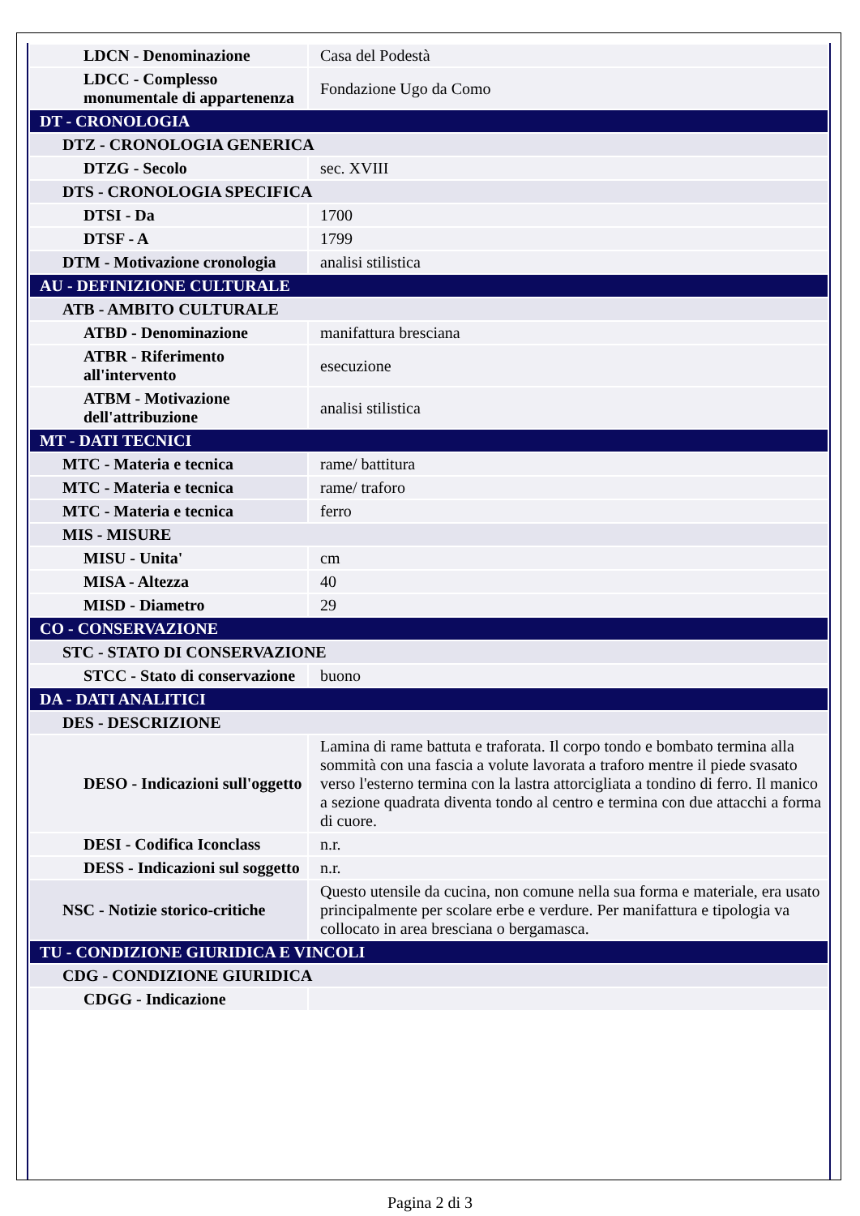| LDCN - Denominazione | Casa del Podestà |
| LDCC - Complesso monumentale di appartenenza | Fondazione Ugo da Como |
| DT - CRONOLOGIA | |
| DTZ - CRONOLOGIA GENERICA | |
| DTZG - Secolo | sec. XVIII |
| DTS - CRONOLOGIA SPECIFICA | |
| DTSI - Da | 1700 |
| DTSF - A | 1799 |
| DTM - Motivazione cronologia | analisi stilistica |
| AU - DEFINIZIONE CULTURALE | |
| ATB - AMBITO CULTURALE | |
| ATBD - Denominazione | manifattura bresciana |
| ATBR - Riferimento all'intervento | esecuzione |
| ATBM - Motivazione dell'attribuzione | analisi stilistica |
| MT - DATI TECNICI | |
| MTC - Materia e tecnica | rame/ battitura |
| MTC - Materia e tecnica | rame/ traforo |
| MTC - Materia e tecnica | ferro |
| MIS - MISURE | |
| MISU - Unita' | cm |
| MISA - Altezza | 40 |
| MISD - Diametro | 29 |
| CO - CONSERVAZIONE | |
| STC - STATO DI CONSERVAZIONE | |
| STCC - Stato di conservazione | buono |
| DA - DATI ANALITICI | |
| DES - DESCRIZIONE | |
| DESO - Indicazioni sull'oggetto | Lamina di rame battuta e traforata. Il corpo tondo e bombato termina alla sommità con una fascia a volute lavorata a traforo mentre il piede svasato verso l'esterno termina con la lastra attorcigliata a tondino di ferro. Il manico a sezione quadrata diventa tondo al centro e termina con due attacchi a forma di cuore. |
| DESI - Codifica Iconclass | n.r. |
| DESS - Indicazioni sul soggetto | n.r. |
| NSC - Notizie storico-critiche | Questo utensile da cucina, non comune nella sua forma e materiale, era usato principalmente per scolare erbe e verdure. Per manifattura e tipologia va collocato in area bresciana o bergamasca. |
| TU - CONDIZIONE GIURIDICA E VINCOLI | |
| CDG - CONDIZIONE GIURIDICA | |
| CDGG - Indicazione | |
Pagina 2 di 3